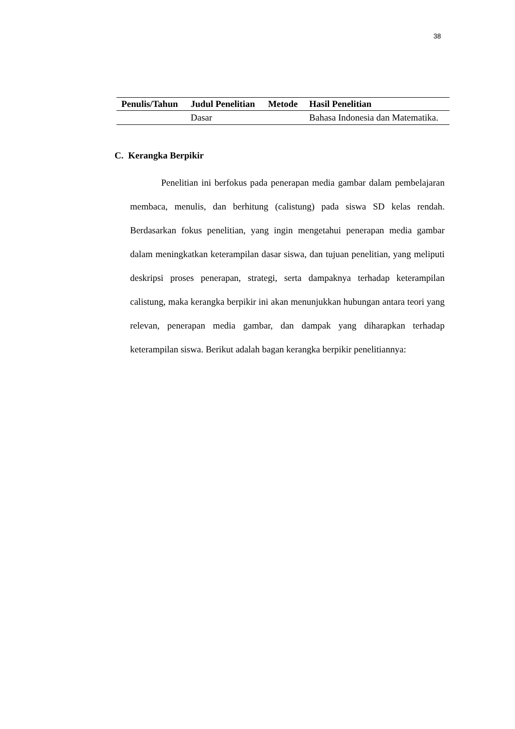38
| Penulis/Tahun | Judul Penelitian | Metode | Hasil Penelitian |
| --- | --- | --- | --- |
| | Dasar | | Bahasa Indonesia dan Matematika. |
C. Kerangka Berpikir
Penelitian ini berfokus pada penerapan media gambar dalam pembelajaran membaca, menulis, dan berhitung (calistung) pada siswa SD kelas rendah. Berdasarkan fokus penelitian, yang ingin mengetahui penerapan media gambar dalam meningkatkan keterampilan dasar siswa, dan tujuan penelitian, yang meliputi deskripsi proses penerapan, strategi, serta dampaknya terhadap keterampilan calistung, maka kerangka berpikir ini akan menunjukkan hubungan antara teori yang relevan, penerapan media gambar, dan dampak yang diharapkan terhadap keterampilan siswa. Berikut adalah bagan kerangka berpikir penelitiannya: